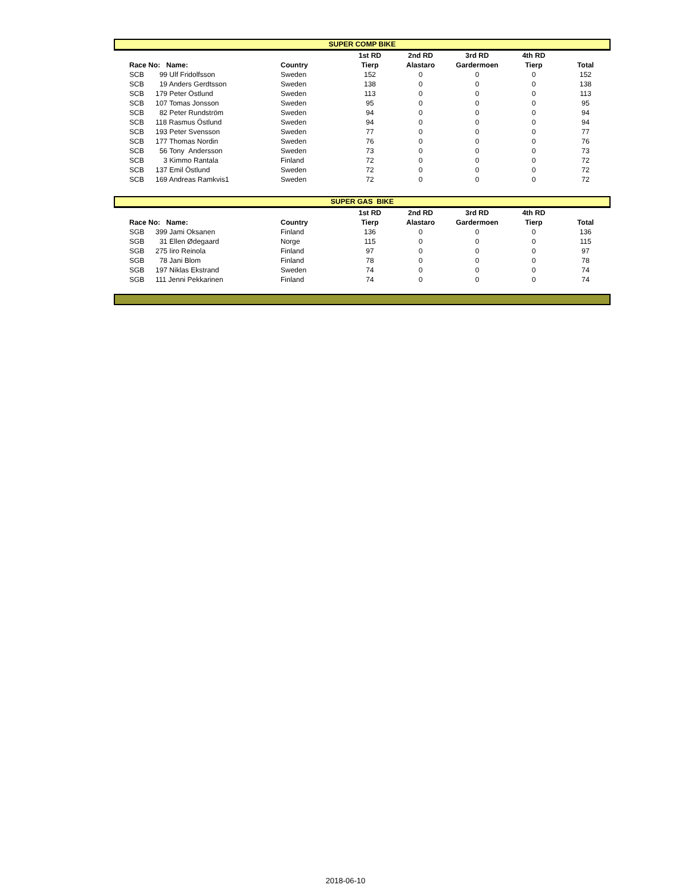SUPER COMP BIKE
| | | | | 1st RD | 2nd RD | 3rd RD | 4th RD | |
| --- | --- | --- | --- | --- | --- | --- | --- | --- |
| | Race No: Name: | | Country | Tierp | Alastaro | Gardermoen | Tierp | Total |
| | SCB | 99 Ulf Fridolfsson | Sweden | 152 | 0 | 0 | 0 | 152 |
| | SCB | 19 Anders Gerdtsson | Sweden | 138 | 0 | 0 | 0 | 138 |
| | SCB | 179 Peter Östlund | Sweden | 113 | 0 | 0 | 0 | 113 |
| | SCB | 107 Tomas Jonsson | Sweden | 95 | 0 | 0 | 0 | 95 |
| | SCB | 82 Peter Rundström | Sweden | 94 | 0 | 0 | 0 | 94 |
| | SCB | 118 Rasmus Östlund | Sweden | 94 | 0 | 0 | 0 | 94 |
| | SCB | 193 Peter Svensson | Sweden | 77 | 0 | 0 | 0 | 77 |
| | SCB | 177 Thomas Nordin | Sweden | 76 | 0 | 0 | 0 | 76 |
| | SCB | 56 Tony Andersson | Sweden | 73 | 0 | 0 | 0 | 73 |
| | SCB | 3 Kimmo Rantala | Finland | 72 | 0 | 0 | 0 | 72 |
| | SCB | 137 Emil Östlund | Sweden | 72 | 0 | 0 | 0 | 72 |
| | SCB | 169 Andreas Ramkvis1 | Sweden | 72 | 0 | 0 | 0 | 72 |
SUPER GAS BIKE
| | | | | 1st RD | 2nd RD | 3rd RD | 4th RD | |
| --- | --- | --- | --- | --- | --- | --- | --- | --- |
| | Race No: Name: | | Country | Tierp | Alastaro | Gardermoen | Tierp | Total |
| | SGB | 399 Jami Oksanen | Finland | 136 | 0 | 0 | 0 | 136 |
| | SGB | 31 Ellen Ødegaard | Norge | 115 | 0 | 0 | 0 | 115 |
| | SGB | 275 Iiro Reinola | Finland | 97 | 0 | 0 | 0 | 97 |
| | SGB | 78 Jani Blom | Finland | 78 | 0 | 0 | 0 | 78 |
| | SGB | 197 Niklas Ekstrand | Sweden | 74 | 0 | 0 | 0 | 74 |
| | SGB | 111 Jenni Pekkarinen | Finland | 74 | 0 | 0 | 0 | 74 |
2018-06-10